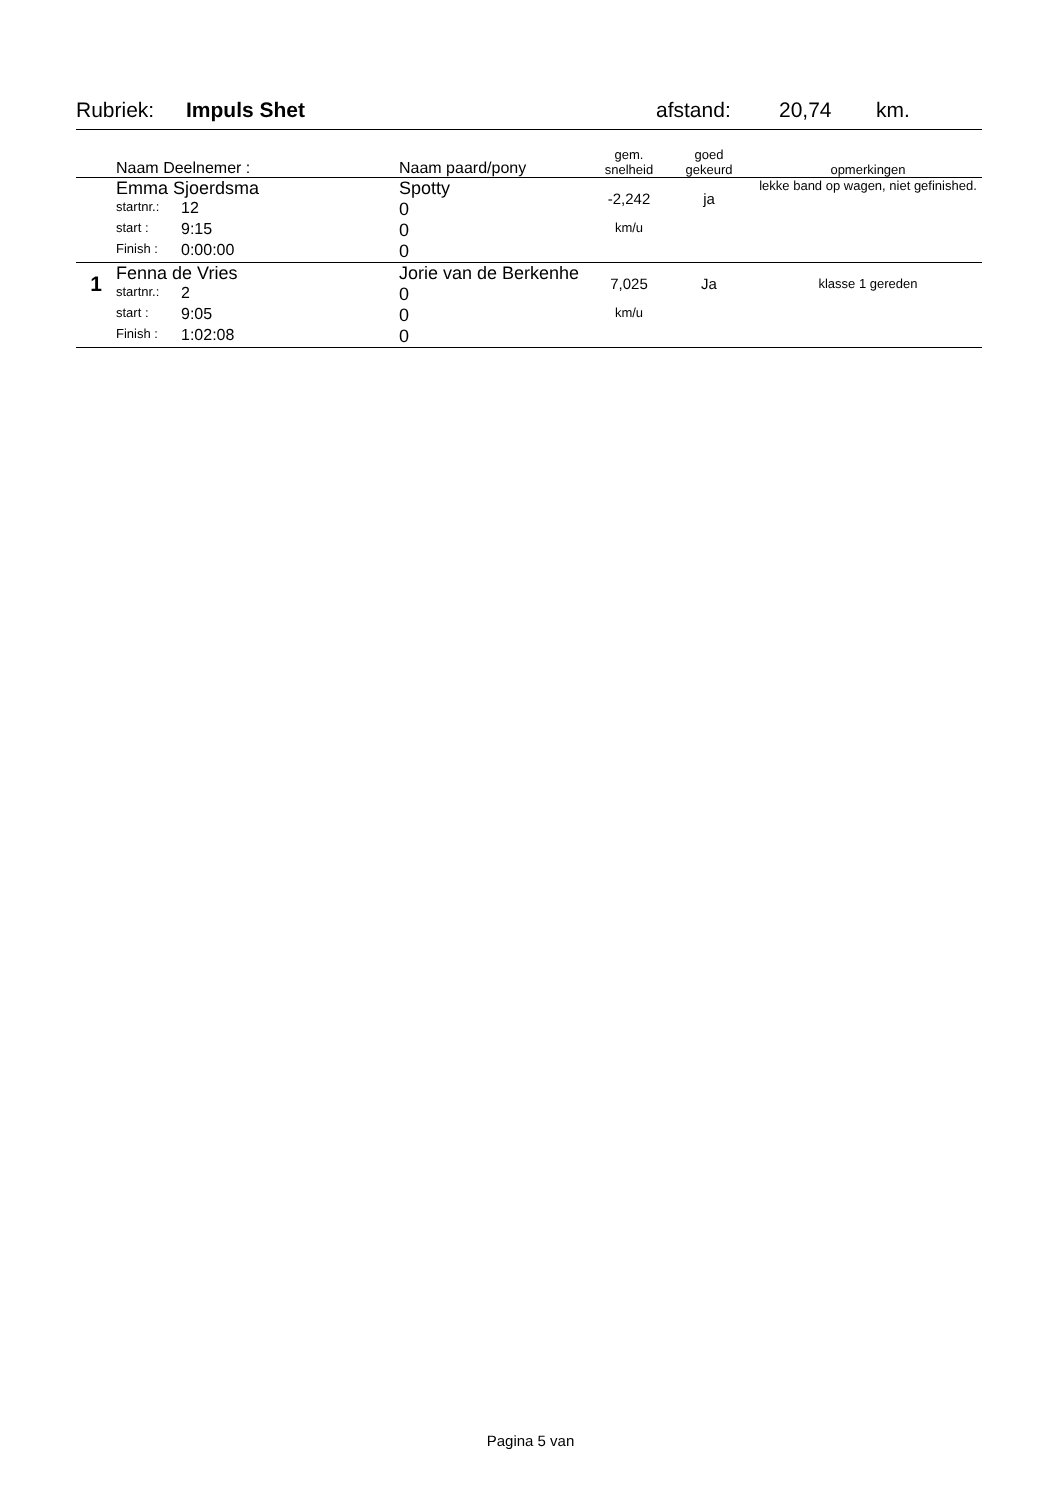Rubriek: Impuls Shet afstand: 20,74 km.
| | Naam Deelnemer : | | Naam paard/pony | gem. snelheid | goed gekeurd | opmerkingen |
| --- | --- | --- | --- | --- | --- | --- |
| | Emma Sjoerdsma | | Spotty | -2,242 | ja | lekke band op wagen, niet gefinished. |
| | startnr.: | 12 | 0 | | | |
| | start : | 9:15 | 0 | km/u | | |
| | Finish : | 0:00:00 | 0 | | | |
| 1 | Fenna de Vries | | Jorie van de Berkenhe | 7,025 | Ja | klasse 1 gereden |
| | startnr.: | 2 | 0 | | | |
| | start : | 9:05 | 0 | km/u | | |
| | Finish : | 1:02:08 | 0 | | | |
Pagina 5 van